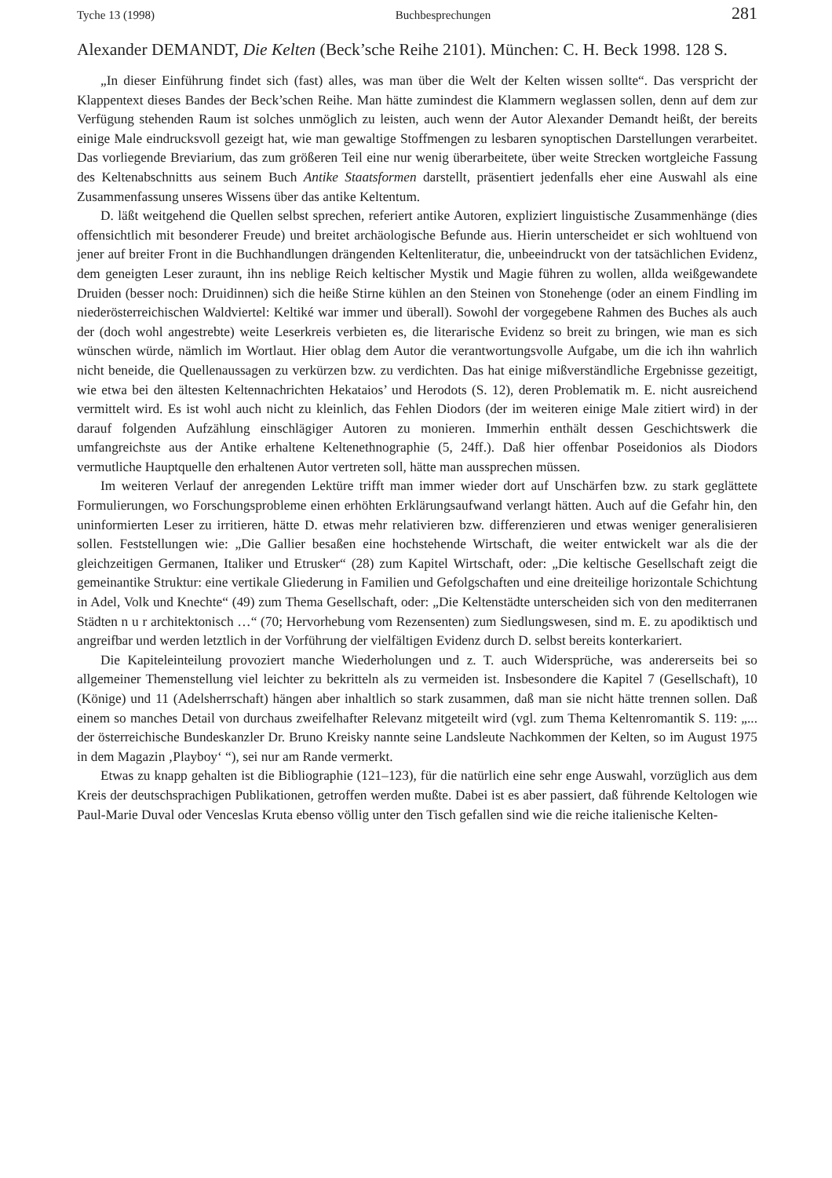Tyche 13 (1998) Buchbesprechungen 281
Alexander DEMANDT, Die Kelten (Beck’sche Reihe 2101). München: C. H. Beck 1998. 128 S.
„In dieser Einführung findet sich (fast) alles, was man über die Welt der Kelten wissen sollte“. Das verspricht der Klappentext dieses Bandes der Beck’schen Reihe. Man hätte zumindest die Klammern weglassen sollen, denn auf dem zur Verfügung stehenden Raum ist solches unmöglich zu leisten, auch wenn der Autor Alexander Demandt heißt, der bereits einige Male eindrucksvoll gezeigt hat, wie man gewaltige Stoffmengen zu lesbaren synoptischen Darstellungen verarbeitet. Das vorliegende Breviarium, das zum größeren Teil eine nur wenig überarbeitete, über weite Strecken wortgleiche Fassung des Keltenabschnitts aus seinem Buch Antike Staatsformen darstellt, präsentiert jedenfalls eher eine Auswahl als eine Zusammenfassung unseres Wissens über das antike Keltentum.
D. läßt weitgehend die Quellen selbst sprechen, referiert antike Autoren, expliziert linguistische Zusammenhänge (dies offensichtlich mit besonderer Freude) und breitet archäologische Befunde aus. Hierin unterscheidet er sich wohltuend von jener auf breiter Front in die Buchhandlungen drängenden Keltenliteratur, die, unbeeindruckt von der tatsächlichen Evidenz, dem geneigten Leser zuraunt, ihn ins neblige Reich keltischer Mystik und Magie führen zu wollen, allda weißgewandete Druiden (besser noch: Druidinnen) sich die heiße Stirne kühlen an den Steinen von Stonehenge (oder an einem Findling im niederösterreichischen Waldviertel: Keltiké war immer und überall). Sowohl der vorgegebene Rahmen des Buches als auch der (doch wohl angestrebte) weite Leserkreis verbieten es, die literarische Evidenz so breit zu bringen, wie man es sich wünschen würde, nämlich im Wortlaut. Hier oblag dem Autor die verantwortungsvolle Aufgabe, um die ich ihn wahrlich nicht beneide, die Quellenaussagen zu verkürzen bzw. zu verdichten. Das hat einige mißverständliche Ergebnisse gezeitigt, wie etwa bei den ältesten Keltennachrichten Hekataios’ und Herodots (S. 12), deren Problematik m. E. nicht ausreichend vermittelt wird. Es ist wohl auch nicht zu kleinlich, das Fehlen Diodors (der im weiteren einige Male zitiert wird) in der darauf folgenden Aufzählung einschlägiger Autoren zu monieren. Immerhin enthält dessen Geschichtswerk die umfangreichste aus der Antike erhaltene Keltenethnographie (5, 24ff.). Daß hier offenbar Poseidonios als Diodors vermutliche Hauptquelle den erhaltenen Autor vertreten soll, hätte man aussprechen müssen.
Im weiteren Verlauf der anregenden Lektüre trifft man immer wieder dort auf Unschärfen bzw. zu stark geglättete Formulierungen, wo Forschungsprobleme einen erhöhten Erklärungsaufwand verlangt hätten. Auch auf die Gefahr hin, den uninformierten Leser zu irritieren, hätte D. etwas mehr relativieren bzw. differenzieren und etwas weniger generalisieren sollen. Feststellungen wie: „Die Gallier besaßen eine hochstehende Wirtschaft, die weiter entwickelt war als die der gleichzeitigen Germanen, Italiker und Etrusker“ (28) zum Kapitel Wirtschaft, oder: „Die keltische Gesellschaft zeigt die gemeinantike Struktur: eine vertikale Gliederung in Familien und Gefolgschaften und eine dreiteilige horizontale Schichtung in Adel, Volk und Knechte“ (49) zum Thema Gesellschaft, oder: „Die Keltenstädte unterscheiden sich von den mediterranen Städten n u r architektonisch …“ (70; Hervorhebung vom Rezensenten) zum Siedlungswesen, sind m. E. zu apodiktisch und angreifbar und werden letztlich in der Vorführung der vielfältigen Evidenz durch D. selbst bereits konterkariert.
Die Kapiteleinteilung provoziert manche Wiederholungen und z. T. auch Widersprüche, was andererseits bei so allgemeiner Themenstellung viel leichter zu bekritteln als zu vermeiden ist. Insbesondere die Kapitel 7 (Gesellschaft), 10 (Könige) und 11 (Adelsherrschaft) hängen aber inhaltlich so stark zusammen, daß man sie nicht hätte trennen sollen. Daß einem so manches Detail von durchaus zweifelhafter Relevanz mitgeteilt wird (vgl. zum Thema Keltenromantik S. 119: „... der österreichische Bundeskanzler Dr. Bruno Kreisky nannte seine Landsleute Nachkommen der Kelten, so im August 1975 in dem Magazin ‚Playboy‘ “), sei nur am Rande vermerkt.
Etwas zu knapp gehalten ist die Bibliographie (121–123), für die natürlich eine sehr enge Auswahl, vorzüglich aus dem Kreis der deutschsprachigen Publikationen, getroffen werden mußte. Dabei ist es aber passiert, daß führende Keltologen wie Paul-Marie Duval oder Venceslas Kruta ebenso völlig unter den Tisch gefallen sind wie die reiche italienische Kelten-